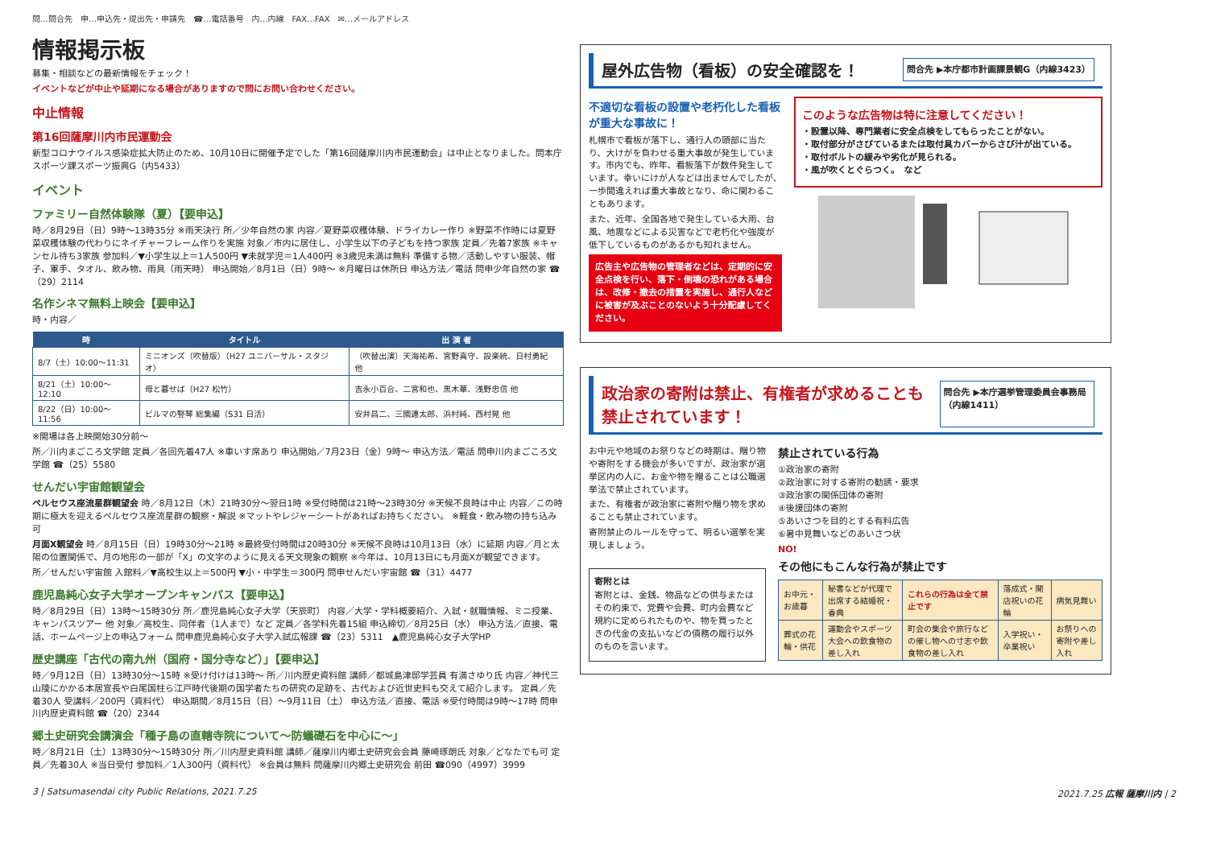問…問合先　申…申込先・提出先・申請先　☎…電話番号　内…内線　FAX…FAX　✉…メールアドレス
情報掲示板
募集・相談などの最新情報をチェック！
イベントなどが中止や延期になる場合がありますので問にお問い合わせください。
中止情報
第16回薩摩川内市民運動会
新型コロナウイルス感染症拡大防止のため、10月10日に開催予定でした「第16回薩摩川内市民運動会」は中止となりました。問本庁スポーツ課スポーツ振興G（内5433）
イベント
ファミリー自然体験隊（夏）【要申込】
時／8月29日（日）9時～13時35分 ※雨天決行 所／少年自然の家 内容／夏野菜収穫体験、ドライカレー作り ※野菜不作時には夏野菜収穫体験の代わりにネイチャーフレーム作りを実施 対象／市内に居住し、小学生以下の子どもを持つ家族 定員／先着7家族 ※キャンセル待ち3家族 参加料／▼小学生以上＝1人500円 ▼未就学児＝1人400円 ※3歳児未満は無料 準備する物／活動しやすい服装、帽子、軍手、タオル、飲み物、雨具（雨天時） 申込開始／8月1日（日）9時～ ※月曜日は休所日 申込方法／電話 問申少年自然の家 ☎（29）2114
名作シネマ無料上映会【要申込】
時・内容／
| 時 | タイトル | 出 演 者 |
| --- | --- | --- |
| 8/7（土）10:00～11:31 | ミニオンズ（吹替版）（H27 ユニバーサル・スタジオ） | （吹替出演）天海祐希、宮野真守、設楽統、日村勇紀 他 |
| 8/21（土）10:00～12:10 | 母と暮せば（H27 松竹） | 吉永小百合、二宮和也、黒木華、浅野忠信 他 |
| 8/22（日）10:00～11:56 | ビルマの竪琴 総集編（S31 日活） | 安井昌二、三國連太郎、浜村純、西村晃 他 |
※開場は各上映開始30分前～
所／川内まごころ文学館 定員／各回先着47人 ※車いす席あり 申込開始／7月23日（金）9時～ 申込方法／電話 問申川内まごころ文学館 ☎（25）5580
せんだい宇宙館観望会
ペルセウス座流星群観望会 時／8月12日（木）21時30分～翌日1時 ※受付時間は21時～23時30分 ※天候不良時は中止 内容／この時期に極大を迎えるペルセウス座流星群の観察・解説 ※マットやレジャーシートがあればお持ちください。 ※軽食・飲み物の持ち込み可
月面X観望会 時／8月15日（日）19時30分～21時 ※最終受付時間は20時30分 ※天候不良時は10月13日（水）に延期 内容／月と太陽の位置関係で、月の地形の一部が「X」の文字のように見える天文現象の観察 ※今年は、10月13日にも月面Xが観望できます。
所／せんだい宇宙館 入館料／▼高校生以上＝500円 ▼小・中学生＝300円 問申せんだい宇宙館 ☎（31）4477
鹿児島純心女子大学オープンキャンパス【要申込】
時／8月29日（日）13時～15時30分 所／鹿児島純心女子大学（天辰町） 内容／大学・学科概要紹介、入試・就職情報、ミニ授業、キャンパスツアー 他 対象／高校生、同伴者（1人まで）など 定員／各学科先着15組 申込締切／8月25日（水） 申込方法／直接、電話、ホームページ上の申込フォーム 問申鹿児島純心女子大学入試広報課 ☎（23）5311　▲鹿児島純心女子大学HP
歴史講座「古代の南九州（国府・国分寺など）」【要申込】
時／9月12日（日）13時30分～15時 ※受け付けは13時～ 所／川内歴史資料館 講師／都城島津邸学芸員 有満さゆり氏 内容／神代三山陵にかかる本居宣長や白尾国柱ら江戸時代後期の国学者たちの研究の足跡を、古代および近世史料も交えて紹介します。 定員／先着30人 受講料／200円（資料代） 申込期間／8月15日（日）～9月11日（土） 申込方法／直接、電話 ※受付時間は9時～17時 問申川内歴史資料館 ☎（20）2344
郷土史研究会講演会「種子島の直轄寺院について～防蟻礎石を中心に～」
時／8月21日（土）13時30分～15時30分 所／川内歴史資料館 講師／薩摩川内郷土史研究会会員 藤崎琢朗氏 対象／どなたでも可 定員／先着30人 ※当日受付 参加料／1人300円（資料代） ※会員は無料 問薩摩川内郷土史研究会 前田 ☎090（4997）3999
屋外広告物（看板）の安全確認を！ 問合先 ▶本庁都市計画課景観G（内線3423）
不適切な看板の設置や老朽化した看板が重大な事故に！
札幌市で看板が落下し、通行人の頭部に当たり、大けがを負わせる重大事故が発生しています。市内でも、昨年、看板落下が数件発生しています。幸いにけが人などは出ませんでしたが、一歩間違えれば重大事故となり、命に関わることもあります。
また、近年、全国各地で発生している大雨、台風、地震などによる災害などで老朽化や強度が低下しているものがあるかも知れません。
広告主や広告物の管理者などは、定期的に安全点検を行い、落下・倒壊の恐れがある場合は、改修・撤去の措置を実施し、通行人などに被害が及ぶことのないよう十分配慮してください。
このような広告物は特に注意してください！
・設置以降、専門業者に安全点検をしてもらったことがない。
・取付部分がさびているまたは取付具カバーからさび汁が出ている。
・取付ボルトの緩みや劣化が見られる。
・風が吹くとぐらつく。　など
政治家の寄附は禁止、有権者が求めることも禁止されています！ 問合先 ▶本庁選挙管理委員会事務局（内線1411）
お中元や地域のお祭りなどの時期は、贈り物や寄附をする機会が多いですが、政治家が選挙区内の人に、お金や物を贈ることは公職選挙法で禁止されています。
また、有権者が政治家に寄附や贈り物を求めることも禁止されています。
寄附禁止のルールを守って、明るい選挙を実現しましょう。
寄附とは
寄附とは、金銭、物品などの供与またはその約束で、党費や会費、町内会費など規約に定められたものや、物を買ったときの代金の支払いなどの債務の履行以外のものを言います。
禁止されている行為
①政治家の寄附
②政治家に対する寄附の勧誘・要求
③政治家の関係団体の寄附
④後援団体の寄附
⑤あいさつを目的とする有料広告
⑥暑中見舞いなどのあいさつ状
NO!
その他にもこんな行為が禁止です
| お中元・お歳暮 | 秘書などが代理で出席する結婚祝・香典 | これらの行為は全て禁止です | 落成式・開店祝いの花輪 | 病気見舞い |
| 葬式の花輪・供花 | 運動会やスポーツ大会への飲食物の差し入れ | 町会の集会や旅行などの催し物への寸志や飲食物の差し入れ | 入学祝い・卒業祝い | お祭りへの寄附や差し入れ |
3 | Satsumasendai city Public Relations, 2021.7.25 2021.7.25 広報 薩摩川内 | 2